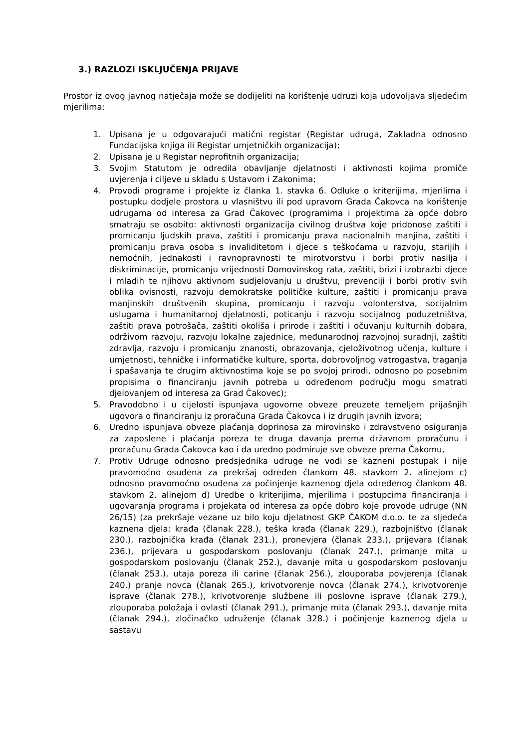3.) RAZLOZI ISKLJUČENJA PRIJAVE
Prostor iz ovog javnog natječaja može se dodijeliti na korištenje udruzi koja udovoljava sljedećim mjerilima:
1. Upisana je u odgovarajući matični registar (Registar udruga, Zakladna odnosno Fundacijska knjiga ili Registar umjetničkih organizacija);
2. Upisana je u Registar neprofitnih organizacija;
3. Svojim Statutom je odredila obavljanje djelatnosti i aktivnosti kojima promiče uvjerenja i ciljeve u skladu s Ustavom i Zakonima;
4. Provodi programe i projekte iz članka 1. stavka 6. Odluke o kriterijima, mjerilima i postupku dodjele prostora u vlasništvu ili pod upravom Grada Čakovca na korištenje udrugama od interesa za Grad Čakovec (programima i projektima za opće dobro smatraju se osobito: aktivnosti organizacija civilnog društva koje pridonose zaštiti i promicanju ljudskih prava, zaštiti i promicanju prava nacionalnih manjina, zaštiti i promicanju prava osoba s invaliditetom i djece s teškoćama u razvoju, starijih i nemoćnih, jednakosti i ravnopravnosti te mirotvorstvu i borbi protiv nasilja i diskriminacije, promicanju vrijednosti Domovinskog rata, zaštiti, brizi i izobrazbi djece i mladih te njihovu aktivnom sudjelovanju u društvu, prevenciji i borbi protiv svih oblika ovisnosti, razvoju demokratske političke kulture, zaštiti i promicanju prava manjinskih društvenih skupina, promicanju i razvoju volonterstva, socijalnim uslugama i humanitarnoj djelatnosti, poticanju i razvoju socijalnog poduzetništva, zaštiti prava potrošača, zaštiti okoliša i prirode i zaštiti i očuvanju kulturnih dobara, održivom razvoju, razvoju lokalne zajednice, međunarodnoj razvojnoj suradnji, zaštiti zdravlja, razvoju i promicanju znanosti, obrazovanja, cjeloživotnog učenja, kulture i umjetnosti, tehničke i informatičke kulture, sporta, dobrovoljnog vatrogastva, traganja i spašavanja te drugim aktivnostima koje se po svojoj prirodi, odnosno po posebnim propisima o financiranju javnih potreba u određenom području mogu smatrati djelovanjem od interesa za Grad Čakovec);
5. Pravodobno i u cijelosti ispunjava ugovorne obveze preuzete temeljem prijašnjih ugovora o financiranju iz proračuna Grada Čakovca i iz drugih javnih izvora;
6. Uredno ispunjava obveze plaćanja doprinosa za mirovinsko i zdravstveno osiguranja za zaposlene i plaćanja poreza te druga davanja prema državnom proračunu i proračunu Grada Čakovca kao i da uredno podmiruje sve obveze prema Čakomu,
7. Protiv Udruge odnosno predsjednika udruge ne vodi se kazneni postupak i nije pravomoćno osuđena za prekršaj određen člankom 48. stavkom 2. alinejom c) odnosno pravomoćno osuđena za počinjenje kaznenog djela određenog člankom 48. stavkom 2. alinejom d) Uredbe o kriterijima, mjerilima i postupcima financiranja i ugovaranja programa i projekata od interesa za opće dobro koje provode udruge (NN 26/15) (za prekršaje vezane uz bilo koju djelatnost GKP ČAKOM d.o.o. te za sljedeća kaznena djela: krađa (članak 228.), teška krađa (članak 229.), razbojništvo (članak 230.), razbojnička krađa (članak 231.), pronevjera (članak 233.), prijevara (članak 236.), prijevara u gospodarskom poslovanju (članak 247.), primanje mita u gospodarskom poslovanju (članak 252.), davanje mita u gospodarskom poslovanju (članak 253.), utaja poreza ili carine (članak 256.), zlouporaba povjerenja (članak 240.) pranje novca (članak 265.), krivotvorenje novca (članak 274.), krivotvorenje isprave (članak 278.), krivotvorenje službene ili poslovne isprave (članak 279.), zlouporaba položaja i ovlasti (članak 291.), primanje mita (članak 293.), davanje mita (članak 294.), zločinačko udruženje (članak 328.) i počinjenje kaznenog djela u sastavu